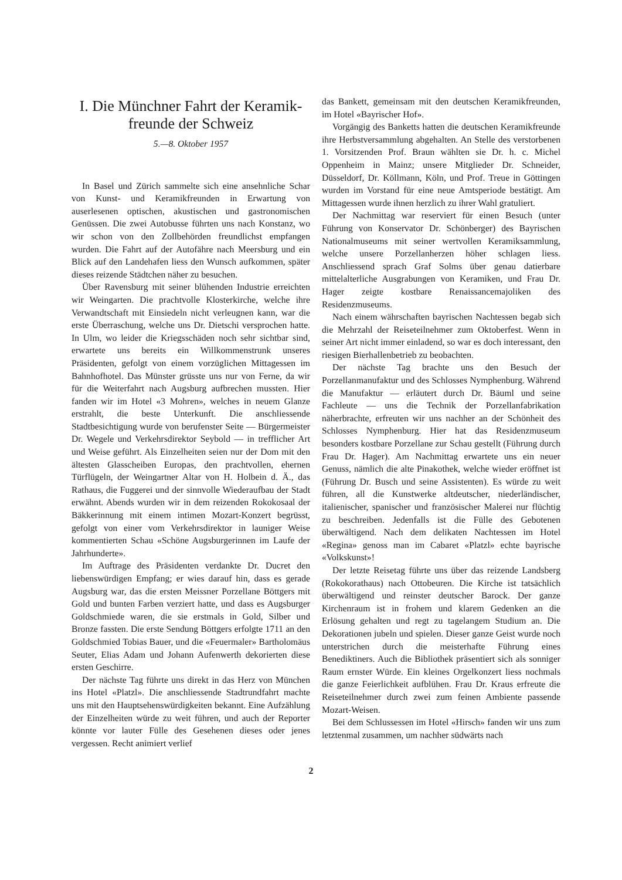I. Die Münchner Fahrt der Keramik-
freunde der Schweiz
5.—8. Oktober 1957
In Basel und Zürich sammelte sich eine ansehnliche Schar von Kunst- und Keramikfreunden in Erwartung von auserlesenen optischen, akustischen und gastronomischen Genüssen. Die zwei Autobusse führten uns nach Konstanz, wo wir schon von den Zollbehörden freundlichst empfangen wurden. Die Fahrt auf der Autofähre nach Meersburg und ein Blick auf den Landehafen liess den Wunsch aufkommen, später dieses reizende Städtchen näher zu besuchen.
Über Ravensburg mit seiner blühenden Industrie erreichten wir Weingarten. Die prachtvolle Klosterkirche, welche ihre Verwandtschaft mit Einsiedeln nicht verleugnen kann, war die erste Überraschung, welche uns Dr. Dietschi versprochen hatte. In Ulm, wo leider die Kriegsschäden noch sehr sichtbar sind, erwartete uns bereits ein Willkommenstrunk unseres Präsidenten, gefolgt von einem vorzüglichen Mittagessen im Bahnhofhotel. Das Münster grüsste uns nur von Ferne, da wir für die Weiterfahrt nach Augsburg aufbrechen mussten. Hier fanden wir im Hotel «3 Mohren», welches in neuem Glanze erstrahlt, die beste Unterkunft. Die anschliessende Stadtbesichtigung wurde von berufenster Seite — Bürgermeister Dr. Wegele und Verkehrsdirektor Seybold — in trefflicher Art und Weise geführt. Als Einzelheiten seien nur der Dom mit den ältesten Glasscheiben Europas, den prachtvollen, ehernen Türflügeln, der Weingartner Altar von H. Holbein d. Ä., das Rathaus, die Fuggerei und der sinnvolle Wiederaufbau der Stadt erwähnt. Abends wurden wir in dem reizenden Rokokosaal der Bäkkerinnung mit einem intimen Mozart-Konzert begrüsst, gefolgt von einer vom Verkehrsdirektor in launiger Weise kommentierten Schau «Schöne Augsburgerinnen im Laufe der Jahrhunderte».
Im Auftrage des Präsidenten verdankte Dr. Ducret den liebenswürdigen Empfang; er wies darauf hin, dass es gerade Augsburg war, das die ersten Meissner Porzellane Böttgers mit Gold und bunten Farben verziert hatte, und dass es Augsburger Goldschmiede waren, die sie erstmals in Gold, Silber und Bronze fassten. Die erste Sendung Böttgers erfolgte 1711 an den Goldschmied Tobias Bauer, und die «Feuermaler» Bartholomäus Seuter, Elias Adam und Johann Aufenwerth dekorierten diese ersten Geschirre.
Der nächste Tag führte uns direkt in das Herz von München ins Hotel «Platzl». Die anschliessende Stadtrundfahrt machte uns mit den Hauptsehenswürdigkeiten bekannt. Eine Aufzählung der Einzelheiten würde zu weit führen, und auch der Reporter könnte vor lauter Fülle des Gesehenen dieses oder jenes vergessen. Recht animiert verlief
das Bankett, gemeinsam mit den deutschen Keramikfreunden, im Hotel «Bayrischer Hof».
Vorgängig des Banketts hatten die deutschen Keramikfreunde ihre Herbstversammlung abgehalten. An Stelle des verstorbenen 1. Vorsitzenden Prof. Braun wählten sie Dr. h. c. Michel Oppenheim in Mainz; unsere Mitglieder Dr. Schneider, Düsseldorf, Dr. Köllmann, Köln, und Prof. Treue in Göttingen wurden im Vorstand für eine neue Amtsperiode bestätigt. Am Mittagessen wurde ihnen herzlich zu ihrer Wahl gratuliert.
Der Nachmittag war reserviert für einen Besuch (unter Führung von Konservator Dr. Schönberger) des Bayrischen Nationalmuseums mit seiner wertvollen Keramiksammlung, welche unsere Porzellanherzen höher schlagen liess. Anschliessend sprach Graf Solms über genau datierbare mittelalterliche Ausgrabungen von Keramiken, und Frau Dr. Hager zeigte kostbare Renaissancemajoliken des Residenzmuseums.
Nach einem währschaften bayrischen Nachtessen begab sich die Mehrzahl der Reiseteilnehmer zum Oktoberfest. Wenn in seiner Art nicht immer einladend, so war es doch interessant, den riesigen Bierhallenbetrieb zu beobachten.
Der nächste Tag brachte uns den Besuch der Porzellanmanufaktur und des Schlosses Nymphenburg. Während die Manufaktur — erläutert durch Dr. Bäuml und seine Fachleute — uns die Technik der Porzellanfabrikation näherbrachte, erfreuten wir uns nachher an der Schönheit des Schlosses Nymphenburg. Hier hat das Residenzmuseum besonders kostbare Porzellane zur Schau gestellt (Führung durch Frau Dr. Hager). Am Nachmittag erwartete uns ein neuer Genuss, nämlich die alte Pinakothek, welche wieder eröffnet ist (Führung Dr. Busch und seine Assistenten). Es würde zu weit führen, all die Kunstwerke altdeutscher, niederländischer, italienischer, spanischer und französischer Malerei nur flüchtig zu beschreiben. Jedenfalls ist die Fülle des Gebotenen überwältigend. Nach dem delikaten Nachtessen im Hotel «Regina» genoss man im Cabaret «Platzl» echte bayrische «Volkskunst»!
Der letzte Reisetag führte uns über das reizende Landsberg (Rokokorathaus) nach Ottobeuren. Die Kirche ist tatsächlich überwältigend und reinster deutscher Barock. Der ganze Kirchenraum ist in frohem und klarem Gedenken an die Erlösung gehalten und regt zu tagelangem Studium an. Die Dekorationen jubeln und spielen. Dieser ganze Geist wurde noch unterstrichen durch die meisterhafte Führung eines Benediktiners. Auch die Bibliothek präsentiert sich als sonniger Raum ernster Würde. Ein kleines Orgelkonzert liess nochmals die ganze Feierlichkeit aufblühen. Frau Dr. Kraus erfreute die Reiseteilnehmer durch zwei zum feinen Ambiente passende Mozart-Weisen.
Bei dem Schlussessen im Hotel «Hirsch» fanden wir uns zum letztenmal zusammen, um nachher südwärts nach
2